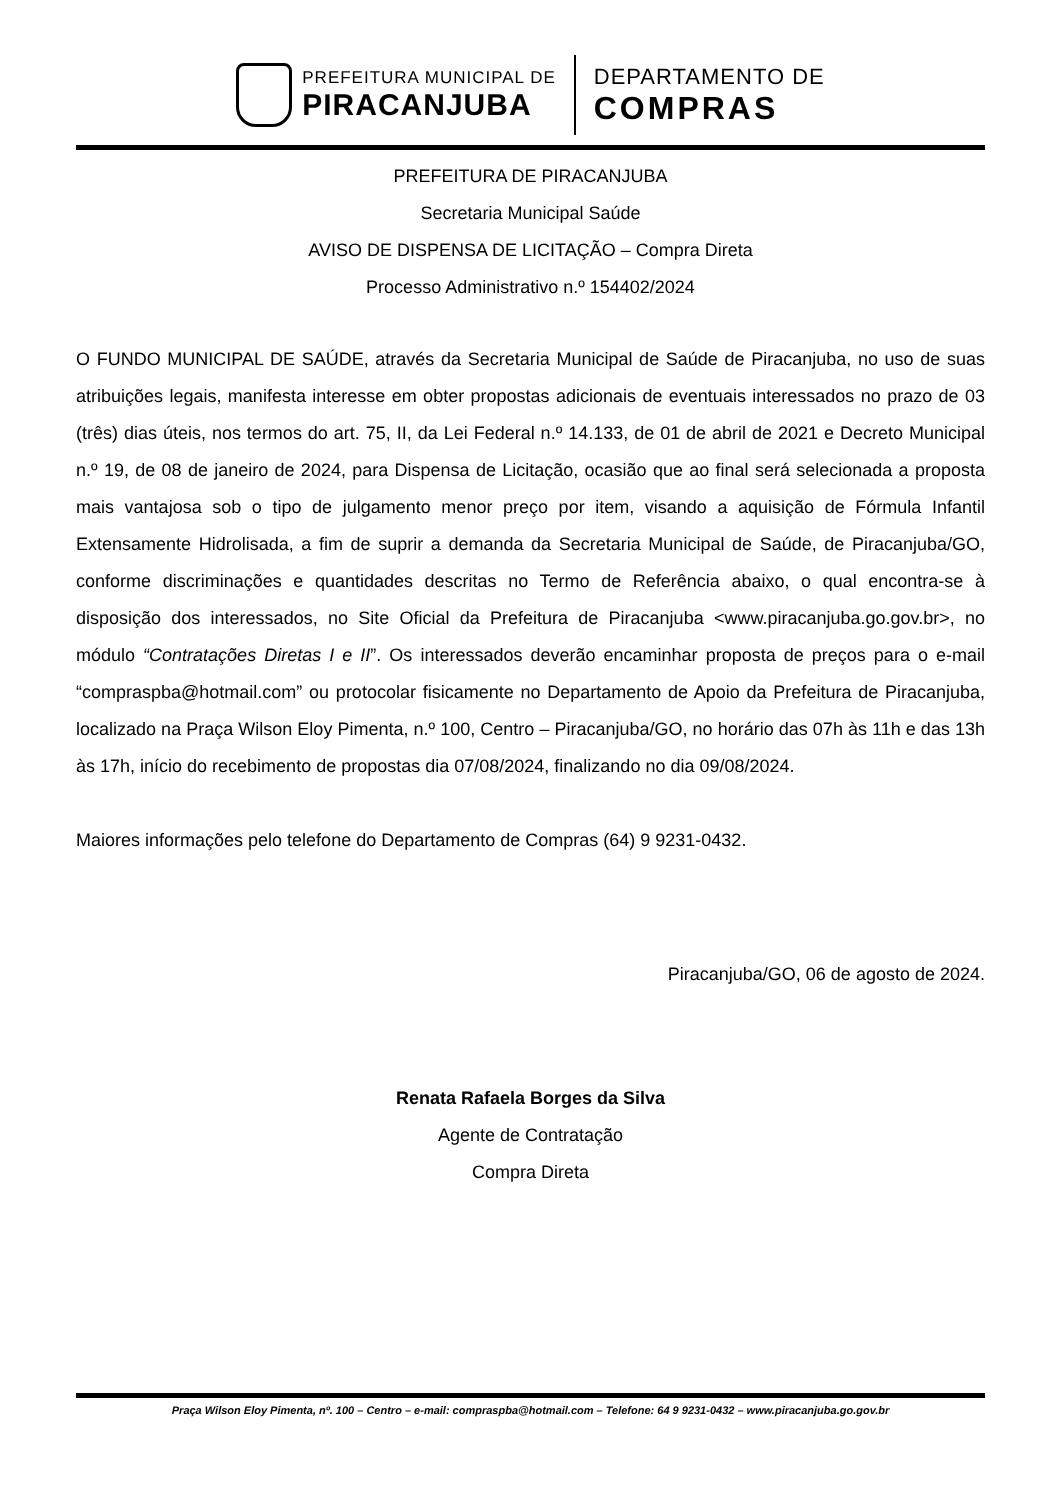PREFEITURA MUNICIPAL DE
PIRACANJUBA
DEPARTAMENTO DE
COMPRAS
PREFEITURA DE PIRACANJUBA
Secretaria Municipal Saúde
AVISO DE DISPENSA DE LICITAÇÃO – Compra Direta
Processo Administrativo n.º 154402/2024
O FUNDO MUNICIPAL DE SAÚDE, através da Secretaria Municipal de Saúde de Piracanjuba, no uso de suas atribuições legais, manifesta interesse em obter propostas adicionais de eventuais interessados no prazo de 03 (três) dias úteis, nos termos do art. 75, II, da Lei Federal n.º 14.133, de 01 de abril de 2021 e Decreto Municipal n.º 19, de 08 de janeiro de 2024, para Dispensa de Licitação, ocasião que ao final será selecionada a proposta mais vantajosa sob o tipo de julgamento menor preço por item, visando a aquisição de Fórmula Infantil Extensamente Hidrolisada, a fim de suprir a demanda da Secretaria Municipal de Saúde, de Piracanjuba/GO, conforme discriminações e quantidades descritas no Termo de Referência abaixo, o qual encontra-se à disposição dos interessados, no Site Oficial da Prefeitura de Piracanjuba <www.piracanjuba.go.gov.br>, no módulo “Contratações Diretas I e II”. Os interessados deverão encaminhar proposta de preços para o e-mail “compraspba@hotmail.com” ou protocolar fisicamente no Departamento de Apoio da Prefeitura de Piracanjuba, localizado na Praça Wilson Eloy Pimenta, n.º 100, Centro – Piracanjuba/GO, no horário das 07h às 11h e das 13h às 17h, início do recebimento de propostas dia 07/08/2024, finalizando no dia 09/08/2024.
Maiores informações pelo telefone do Departamento de Compras (64) 9 9231-0432.
Piracanjuba/GO, 06 de agosto de 2024.
Renata Rafaela Borges da Silva
Agente de Contratação
Compra Direta
Praça Wilson Eloy Pimenta, nº. 100 – Centro – e-mail: compraspba@hotmail.com – Telefone: 64 9 9231-0432 – www.piracanjuba.go.gov.br